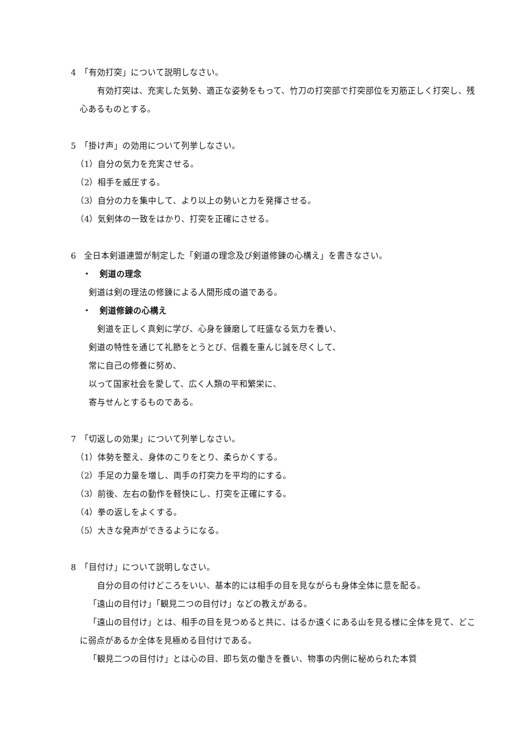4　「有効打突」について説明しなさい。
　有効打突は、充実した気勢、適正な姿勢をもって、竹刀の打突部で打突部位を刃筋正しく打突し、残心あるものとする。
5　「掛け声」の効用について列挙しなさい。
（1）自分の気力を充実させる。
（2）相手を威圧する。
（3）自分の力を集中して、より以上の勢いと力を発揮させる。
（4）気剣体の一致をはかり、打突を正確にさせる。
6　全日本剣道連盟が制定した「剣道の理念及び剣道修錬の心構え」を書きなさい。
・　剣道の理念
剣道は剣の理法の修錬による人間形成の道である。
・　剣道修錬の心構え
　剣道を正しく真剣に学び、心身を錬磨して旺盛なる気力を養い、
剣道の特性を通じて礼節をとうとび、信義を重んじ誠を尽くして、
常に自己の修養に努め、
以って国家社会を愛して、広く人類の平和繁栄に、
寄与せんとするものである。
7　「切返しの効果」について列挙しなさい。
（1）体勢を整え、身体のこりをとり、柔らかくする。
（2）手足の力量を増し、両手の打突力を平均的にする。
（3）前後、左右の動作を軽快にし、打突を正確にする。
（4）拳の返しをよくする。
（5）大きな発声ができるようになる。
8　「目付け」について説明しなさい。
　自分の目の付けどころをいい、基本的には相手の目を見ながらも身体全体に意を配る。
「遠山の目付け」「観見二つの目付け」などの教えがある。
「遠山の目付け」とは、相手の目を見つめると共に、はるか遠くにある山を見る様に全体を見て、どこに弱点があるか全体を見極める目付けである。
「観見二つの目付け」とは心の目、即ち気の働きを養い、物事の内側に秘められた本質